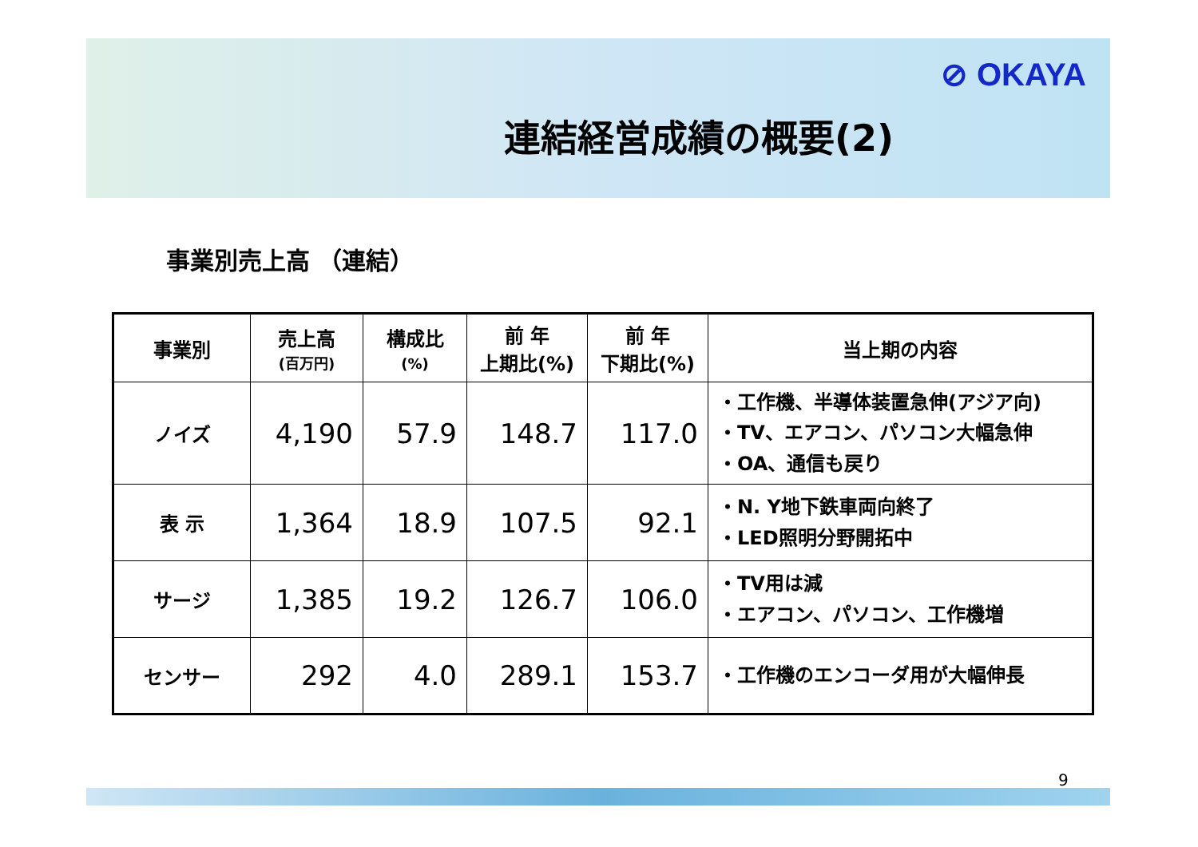⊘ OKAYA
連結経営成績の概要(2)
事業別売上高 （連結）
| 事業別 | 売上高 (百万円) | 構成比 (%) | 前 年 上期比(%) | 前 年 下期比(%) | 当上期の内容 |
| --- | --- | --- | --- | --- | --- |
| ノイズ | 4,190 | 57.9 | 148.7 | 117.0 | ・工作機、半導体装置急伸(アジア向) ・TV、エアコン、パソコン大幅急伸 ・OA、通信も戻り |
| 表 示 | 1,364 | 18.9 | 107.5 | 92.1 | ・N. Y地下鉄車両向終了 ・LED照明分野開拓中 |
| サージ | 1,385 | 19.2 | 126.7 | 106.0 | ・TV用は減 ・エアコン、パソコン、工作機増 |
| センサー | 292 | 4.0 | 289.1 | 153.7 | ・工作機のエンコーダ用が大幅伸長 |
9